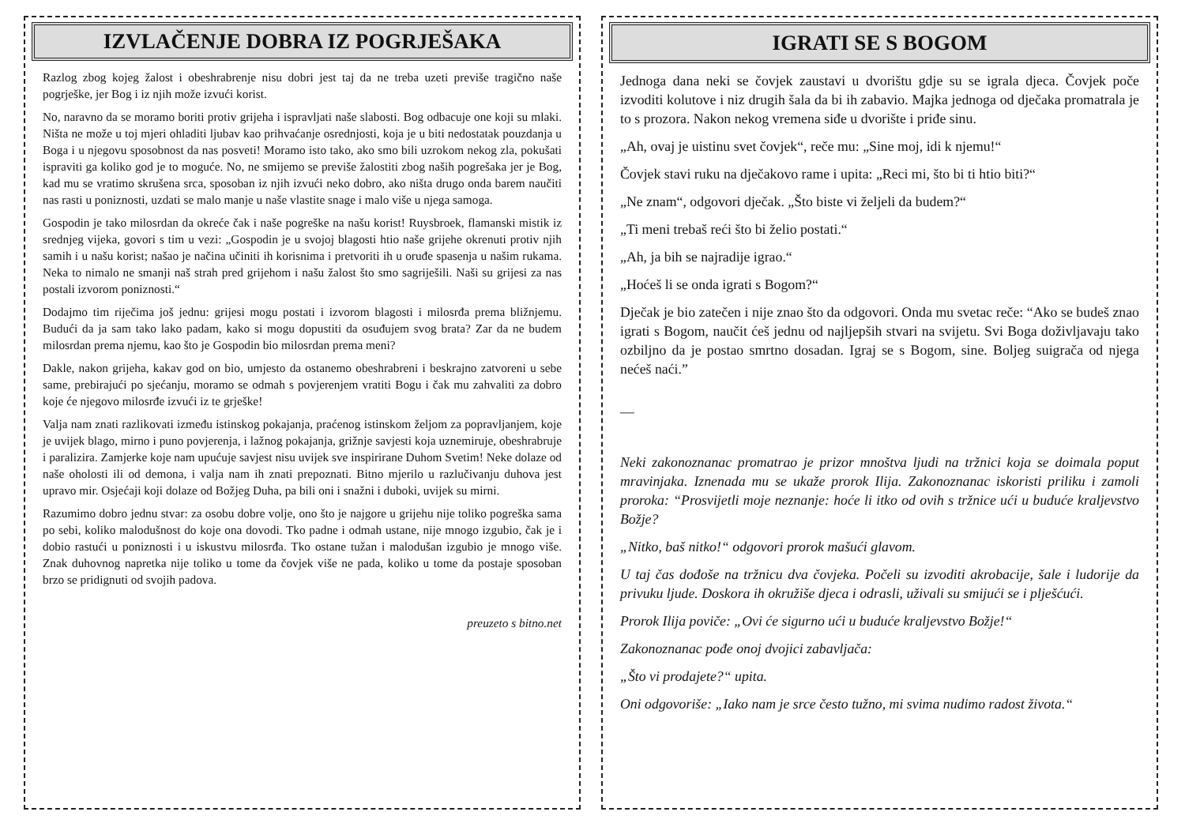IZVLAČENJE DOBRA IZ POGRJEŠAKA
Razlog zbog kojeg žalost i obeshrabrenje nisu dobri jest taj da ne treba uzeti previše tragično naše pogrješke, jer Bog i iz njih može izvući korist.
No, naravno da se moramo boriti protiv grijeha i ispravljati naše slabosti. Bog odbacuje one koji su mlaki. Ništa ne može u toj mjeri ohladiti ljubav kao prihvaćanje osrednjosti, koja je u biti nedostatak pouzdanja u Boga i u njegovu sposobnost da nas posveti! Moramo isto tako, ako smo bili uzrokom nekog zla, pokušati ispraviti ga koliko god je to moguće. No, ne smijemo se previše žalostiti zbog naših pogrešaka jer je Bog, kad mu se vratimo skrušena srca, sposoban iz njih izvući neko dobro, ako ništa drugo onda barem naučiti nas rasti u poniznosti, uzdati se malo manje u naše vlastite snage i malo više u njega samoga.
Gospodin je tako milosrdan da okreće čak i naše pogreške na našu korist! Ruysbroek, flamanski mistik iz srednjeg vijeka, govori s tim u vezi: „Gospodin je u svojoj blagosti htio naše grijehe okrenuti protiv njih samih i u našu korist; našao je načina učiniti ih korisnima i pretvoriti ih u oruđe spasenja u našim rukama. Neka to nimalo ne smanji naš strah pred grijehom i našu žalost što smo sagriješili. Naši su grijesi za nas postali izvorom poniznosti.“
Dodajmo tim riječima još jednu: grijesi mogu postati i izvorom blagosti i milosrđa prema bližnjemu. Budući da ja sam tako lako padam, kako si mogu dopustiti da osuđujem svog brata? Zar da ne budem milosrdan prema njemu, kao što je Gospodin bio milosrdan prema meni?
Dakle, nakon grijeha, kakav god on bio, umjesto da ostanemo obeshrabreni i beskrajno zatvoreni u sebe same, prebirajući po sjećanju, moramo se odmah s povjerenjem vratiti Bogu i čak mu zahvaliti za dobro koje će njegovo milosrđe izvući iz te grješke!
Valja nam znati razlikovati između istinskog pokajanja, praćenog istinskom željom za popravljanjem, koje je uvijek blago, mirno i puno povjerenja, i lažnog pokajanja, grižnje savjesti koja uznemiruje, obeshrabruje i paralizira. Zamjerke koje nam upućuje savjest nisu uvijek sve inspirirane Duhom Svetim! Neke dolaze od naše oholosti ili od demona, i valja nam ih znati prepoznati. Bitno mjerilo u razlučivanju duhova jest upravo mir. Osjećaji koji dolaze od Božjeg Duha, pa bili oni i snažni i duboki, uvijek su mirni.
Razumimo dobro jednu stvar: za osobu dobre volje, ono što je najgore u grijehu nije toliko pogreška sama po sebi, koliko malodušnost do koje ona dovodi. Tko padne i odmah ustane, nije mnogo izgubio, čak je i dobio rastući u poniznosti i u iskustvu milosrđa. Tko ostane tužan i malodušan izgubio je mnogo više. Znak duhovnog napretka nije toliko u tome da čovjek više ne pada, koliko u tome da postaje sposoban brzo se pridignuti od svojih padova.
preuzeto s bitno.net
IGRATI SE S BOGOM
Jednoga dana neki se čovjek zaustavi u dvorištu gdje su se igrala djeca. Čovjek poče izvoditi kolutove i niz drugih šala da bi ih zabavio. Majka jednoga od dječaka promatrala je to s prozora. Nakon nekog vremena siđe u dvorište i priđe sinu.
„Ah, ovaj je uistinu svet čovjek“, reče mu: „Sine moj, idi k njemu!“
Čovjek stavi ruku na dječakovo rame i upita: „Reci mi, što bi ti htio biti?“
„Ne znam“, odgovori dječak. „Što biste vi željeli da budem?“
„Ti meni trebaš reći što bi želio postati.“
„Ah, ja bih se najradije igrao.“
„Hoćeš li se onda igrati s Bogom?“
Dječak je bio zatečen i nije znao što da odgovori. Onda mu svetac reče: “Ako se budeš znao igrati s Bogom, naučit ćeš jednu od najljepših stvari na svijetu. Svi Boga doživljavaju tako ozbiljno da je postao smrtno dosadan. Igraj se s Bogom, sine. Boljeg suigrača od njega nećeš naći.”
—
Neki zakonoznanac promatrao je prizor mnoštva ljudi na tržnici koja se doimala poput mravinjaka. Iznenada mu se ukaže prorok Ilija. Zakonoznanac iskoristi priliku i zamoli proroka: “Prosvijetli moje neznanje: hoće li itko od ovih s tržnice ući u buduće kraljevstvo Božje?
„Nitko, baš nitko!“ odgovori prorok mašući glavom.
U taj čas dođoše na tržnicu dva čovjeka. Počeli su izvoditi akrobacije, šale i ludorije da privuku ljude. Doskora ih okružiše djeca i odrasli, uživali su smijući se i plješćući.
Prorok Ilija poviče: „Ovi će sigurno ući u buduće kraljevstvo Božje!“
Zakonoznanac pođe onoj dvojici zabavljača:
„Što vi prodajete?“ upita.
Oni odgovoriše: „Iako nam je srce često tužno, mi svima nudimo radost života.“